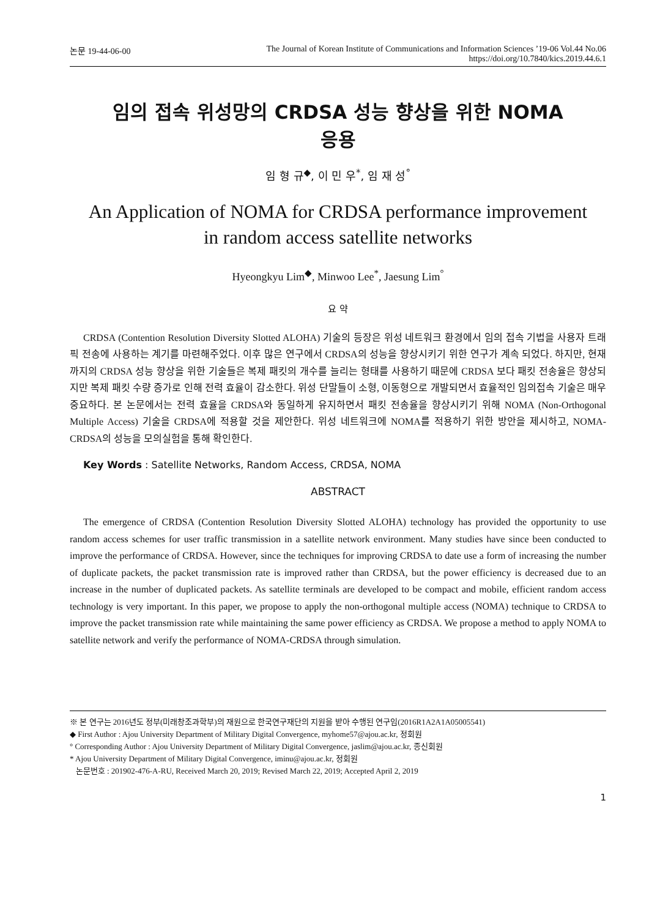논문 19-44-06-00 The Journal of Korean Institute of Communications and Information Sciences ’19-06 Vol.44 No.06
https://doi.org/10.7840/kics.2019.44.6.1
임의 접속 위성망의 CRDSA 성능 향상을 위한 NOMA
응용
임 형 규<sup>◆</sup>, 이 민 우<sup>*</sup>, 임 재 성<sup>°</sup>
An Application of NOMA for CRDSA performance improvement
in random access satellite networks
Hyeongkyu Lim<sup>◆</sup>, Minwoo Lee<sup>*</sup>, Jaesung Lim<sup>°</sup>
요 약
CRDSA (Contention Resolution Diversity Slotted ALOHA) 기술의 등장은 위성 네트워크 환경에서 임의 접속 기법을 사용자 트래픽 전송에 사용하는 계기를 마련해주었다. 이후 많은 연구에서 CRDSA의 성능을 향상시키기 위한 연구가 계속 되었다. 하지만, 현재까지의 CRDSA 성능 향상을 위한 기술들은 복제 패킷의 개수를 늘리는 형태를 사용하기 때문에 CRDSA 보다 패킷 전송율은 향상되지만 복제 패킷 수량 증가로 인해 전력 효율이 감소한다. 위성 단말들이 소형, 이동형으로 개발되면서 효율적인 임의접속 기술은 매우 중요하다. 본 논문에서는 전력 효율을 CRDSA와 동일하게 유지하면서 패킷 전송율을 향상시키기 위해 NOMA (Non-Orthogonal Multiple Access) 기술을 CRDSA에 적용할 것을 제안한다. 위성 네트워크에 NOMA를 적용하기 위한 방안을 제시하고, NOMA-CRDSA의 성능을 모의실험을 통해 확인한다.
Key Words : Satellite Networks, Random Access, CRDSA, NOMA
ABSTRACT
The emergence of CRDSA (Contention Resolution Diversity Slotted ALOHA) technology has provided the opportunity to use random access schemes for user traffic transmission in a satellite network environment. Many studies have since been conducted to improve the performance of CRDSA. However, since the techniques for improving CRDSA to date use a form of increasing the number of duplicate packets, the packet transmission rate is improved rather than CRDSA, but the power efficiency is decreased due to an increase in the number of duplicated packets. As satellite terminals are developed to be compact and mobile, efficient random access technology is very important. In this paper, we propose to apply the non-orthogonal multiple access (NOMA) technique to CRDSA to improve the packet transmission rate while maintaining the same power efficiency as CRDSA. We propose a method to apply NOMA to satellite network and verify the performance of NOMA-CRDSA through simulation.
※ 본 연구는 2016년도 정부(미래창조과학부)의 재원으로 한국연구재단의 지원을 받아 수행된 연구임(2016R1A2A1A05005541)
◆ First Author : Ajou University Department of Military Digital Convergence, myhome57@ajou.ac.kr, 정회원
° Corresponding Author : Ajou University Department of Military Digital Convergence, jaslim@ajou.ac.kr, 종신회원
* Ajou University Department of Military Digital Convergence, iminu@ajou.ac.kr, 정회원
논문번호 : 201902-476-A-RU, Received March 20, 2019; Revised March 22, 2019; Accepted April 2, 2019
1